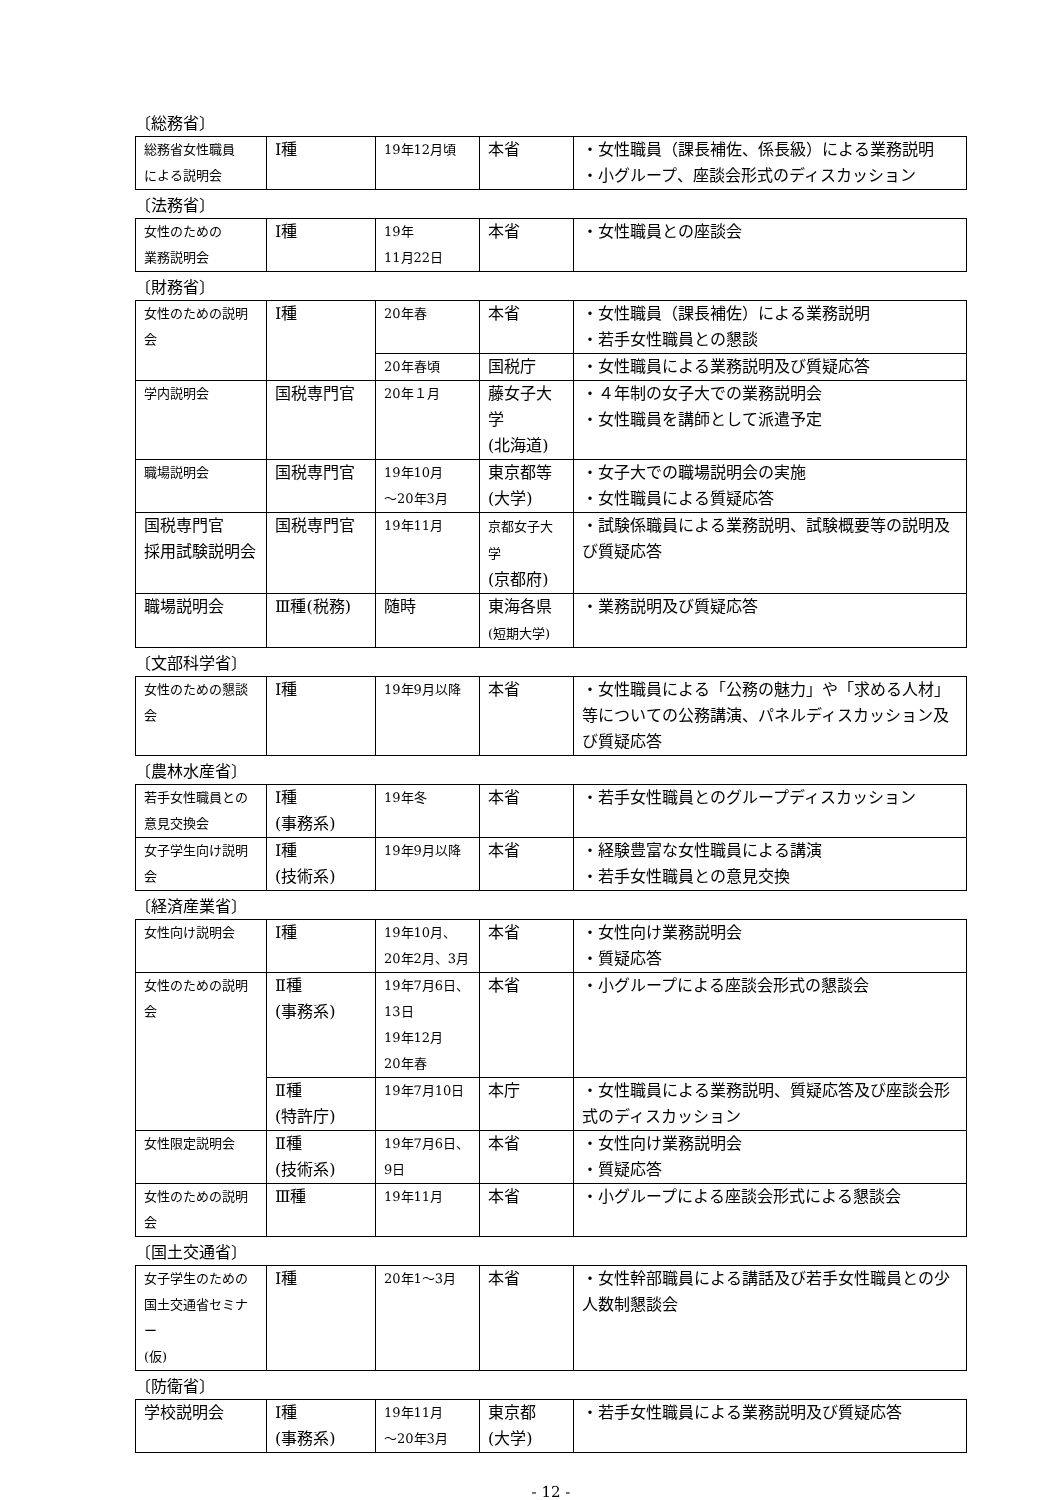〔総務省〕
| 総務省女性職員 による説明会 | Ⅰ種 | 19年12月頃 | 本省 | ・女性職員（課長補佐、係長級）による業務説明 ・小グループ、座談会形式のディスカッション |
〔法務省〕
| 女性のための 業務説明会 | Ⅰ種 | 19年 11月22日 | 本省 | ・女性職員との座談会 |
〔財務省〕
| 女性のための説明会 | Ⅰ種 | 20年春 | 本省 | ・女性職員（課長補佐）による業務説明 ・若手女性職員との懇談 |
| | | 20年春頃 | 国税庁 | ・女性職員による業務説明及び質疑応答 |
| 学内説明会 | 国税専門官 | 20年１月 | 藤女子大学 (北海道) | ・４年制の女子大での業務説明会 ・女性職員を講師として派遣予定 |
| 職場説明会 | 国税専門官 | 19年10月 ～20年3月 | 東京都等 (大学) | ・女子大での職場説明会の実施 ・女性職員による質疑応答 |
| 国税専門官 採用試験説明会 | 国税専門官 | 19年11月 | 京都女子大学 (京都府) | ・試験係職員による業務説明、試験概要等の説明及び質疑応答 |
| 職場説明会 | Ⅲ種(税務) | 随時 | 東海各県 (短期大学) | ・業務説明及び質疑応答 |
〔文部科学省〕
| 女性のための懇談会 | Ⅰ種 | 19年9月以降 | 本省 | ・女性職員による「公務の魅力」や「求める人材」等についての公務講演、パネルディスカッション及び質疑応答 |
〔農林水産省〕
| 若手女性職員との 意見交換会 | Ⅰ種 (事務系) | 19年冬 | 本省 | ・若手女性職員とのグループディスカッション |
| 女子学生向け説明会 | Ⅰ種 (技術系) | 19年9月以降 | 本省 | ・経験豊富な女性職員による講演 ・若手女性職員との意見交換 |
〔経済産業省〕
| 女性向け説明会 | Ⅰ種 | 19年10月、 20年2月、3月 | 本省 | ・女性向け業務説明会 ・質疑応答 |
| 女性のための説明会 | Ⅱ種 (事務系) | 19年7月6日、 13日 19年12月 20年春 | 本省 | ・小グループによる座談会形式の懇談会 |
| | Ⅱ種 (特許庁) | 19年7月10日 | 本庁 | ・女性職員による業務説明、質疑応答及び座談会形式のディスカッション |
| 女性限定説明会 | Ⅱ種 (技術系) | 19年7月6日、 9日 | 本省 | ・女性向け業務説明会 ・質疑応答 |
| 女性のための説明会 | Ⅲ種 | 19年11月 | 本省 | ・小グループによる座談会形式による懇談会 |
〔国土交通省〕
| 女子学生のための 国土交通省セミナー (仮) | Ⅰ種 | 20年1～3月 | 本省 | ・女性幹部職員による講話及び若手女性職員との少人数制懇談会 |
〔防衛省〕
| 学校説明会 | Ⅰ種 (事務系) | 19年11月 ～20年3月 | 東京都 (大学) | ・若手女性職員による業務説明及び質疑応答 |
- 12 -